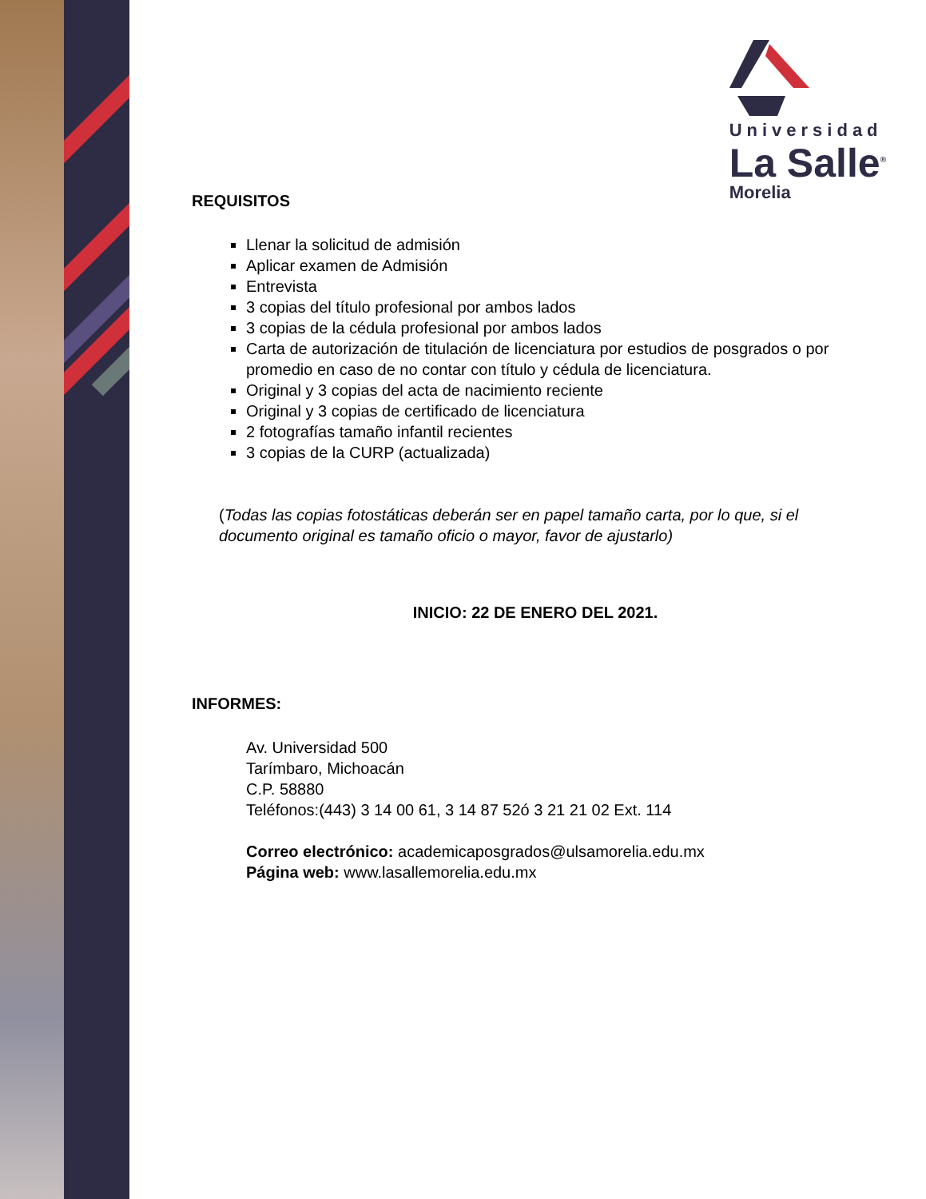Universidad
La Salle<sup>®</sup>
Morelia
REQUISITOS
Llenar la solicitud de admisión
Aplicar examen de Admisión
Entrevista
3 copias del título profesional por ambos lados
3 copias de la cédula profesional por ambos lados
Carta de autorización de titulación de licenciatura por estudios de posgrados o por promedio en caso de no contar con título y cédula de licenciatura.
Original y 3 copias del acta de nacimiento reciente
Original y 3 copias de certificado de licenciatura
2 fotografías tamaño infantil recientes
3 copias de la CURP (actualizada)
(Todas las copias fotostáticas deberán ser en papel tamaño carta, por lo que, si el documento original es tamaño oficio o mayor, favor de ajustarlo)
INICIO: 22 DE ENERO DEL 2021.
INFORMES:
Av. Universidad 500
Tarímbaro, Michoacán
C.P. 58880
Teléfonos:(443) 3 14 00 61, 3 14 87 52ó 3 21 21 02 Ext. 114
Correo electrónico: academicaposgrados@ulsamorelia.edu.mx
Página web: www.lasallemorelia.edu.mx